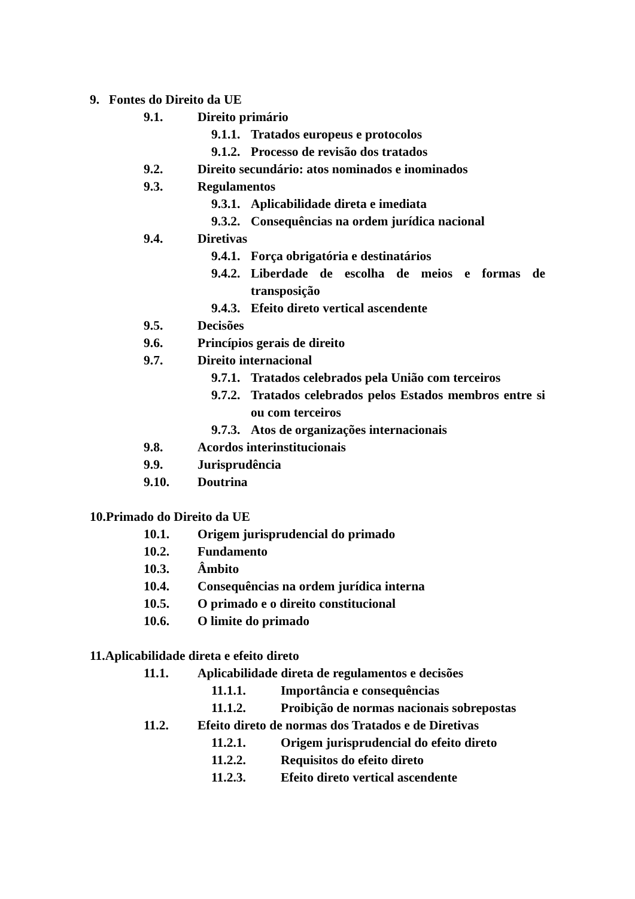9. Fontes do Direito da UE
9.1. Direito primário
9.1.1. Tratados europeus e protocolos
9.1.2. Processo de revisão dos tratados
9.2. Direito secundário: atos nominados e inominados
9.3. Regulamentos
9.3.1. Aplicabilidade direta e imediata
9.3.2. Consequências na ordem jurídica nacional
9.4. Diretivas
9.4.1. Força obrigatória e destinatários
9.4.2. Liberdade de escolha de meios e formas de transposição
9.4.3. Efeito direto vertical ascendente
9.5. Decisões
9.6. Princípios gerais de direito
9.7. Direito internacional
9.7.1. Tratados celebrados pela União com terceiros
9.7.2. Tratados celebrados pelos Estados membros entre si ou com terceiros
9.7.3. Atos de organizações internacionais
9.8. Acordos interinstitucionais
9.9. Jurisprudência
9.10. Doutrina
10.Primado do Direito da UE
10.1. Origem jurisprudencial do primado
10.2. Fundamento
10.3. Âmbito
10.4. Consequências na ordem jurídica interna
10.5. O primado e o direito constitucional
10.6. O limite do primado
11.Aplicabilidade direta e efeito direto
11.1. Aplicabilidade direta de regulamentos e decisões
11.1.1. Importância e consequências
11.1.2. Proibição de normas nacionais sobrepostas
11.2. Efeito direto de normas dos Tratados e de Diretivas
11.2.1. Origem jurisprudencial do efeito direto
11.2.2. Requisitos do efeito direto
11.2.3. Efeito direto vertical ascendente